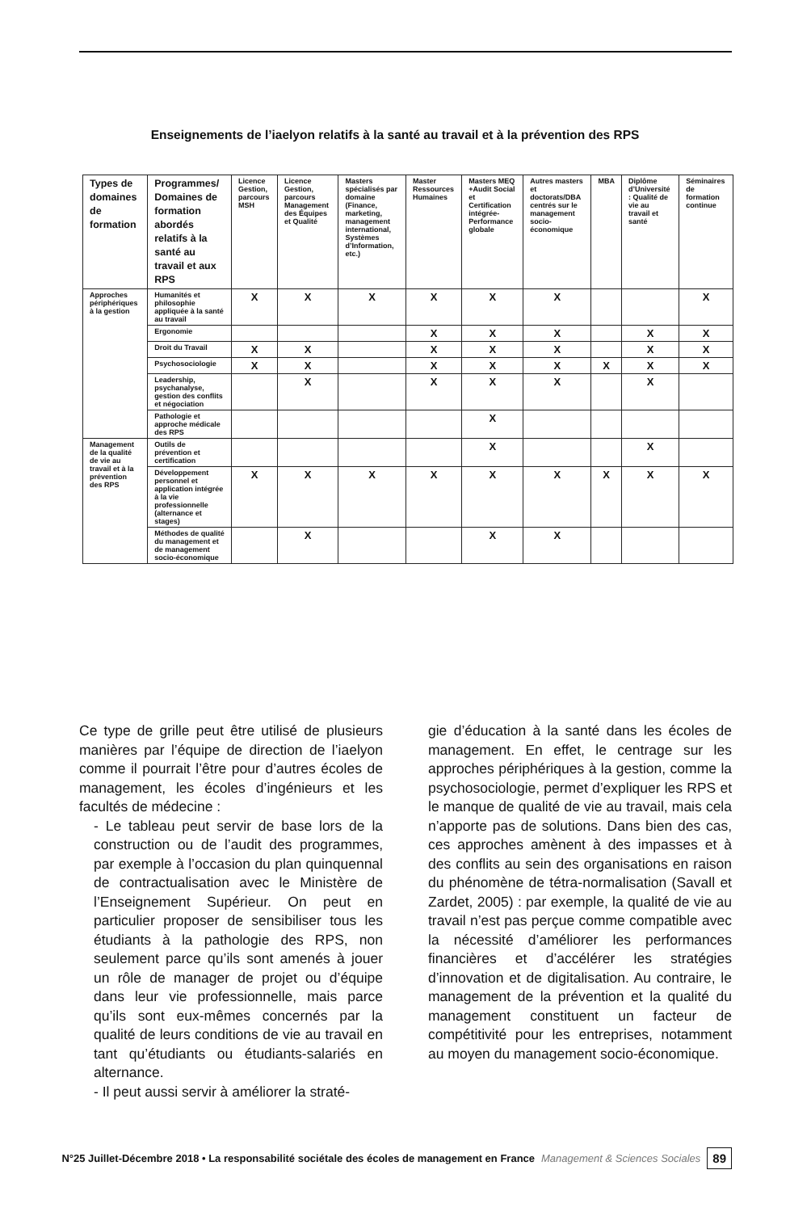Enseignements de l’iaelyon relatifs à la santé au travail et à la prévention des RPS
| Types de domaines de formation | Programmes/ Domaines de formation abordés relatifs à la santé au travail et aux RPS | Licence Gestion, parcours MSH | Licence Gestion, parcours Management des Équipes et Qualité | Masters spécialisés par domaine (Finance, marketing, management international, Systèmes d’Information, etc.) | Master Ressources Humaines | Masters MEQ +Audit Social et Certification intégrée-Performance globale | Autres masters et doctorats/DBA centrés sur le management socio-économique | MBA | Diplôme d’Université : Qualité de vie au travail et santé | Séminaires de formation continue |
| --- | --- | --- | --- | --- | --- | --- | --- | --- | --- | --- |
| Approches périphériques à la gestion | Humanités et philosophie appliquée à la santé au travail | X | X | X | X | X | X | | | X |
| | Ergonomie | | | | X | X | X | | X | X |
| | Droit du Travail | X | X | | X | X | X | | X | X |
| | Psychosociologie | X | X | | X | X | X | X | X | X |
| | Leadership, psychanalyse, gestion des conflits et négociation | | X | | X | X | X | | X | |
| | Pathologie et approche médicale des RPS | | | | | X | | | | |
| Management de la qualité de vie au travail et à la prévention des RPS | Outils de prévention et certification | | | | | X | | | X | |
| | Développement personnel et application intégrée à la vie professionnelle (alternance et stages) | X | X | X | X | X | X | X | X | X |
| | Méthodes de qualité du management et de management socio-économique | | X | | | X | X | | | |
Ce type de grille peut être utilisé de plusieurs manières par l’équipe de direction de l’iaelyon comme il pourrait l’être pour d’autres écoles de management, les écoles d’ingénieurs et les facultés de médecine :
- Le tableau peut servir de base lors de la construction ou de l’audit des programmes, par exemple à l’occasion du plan quinquennal de contractualisation avec le Ministère de l’Enseignement Supérieur. On peut en particulier proposer de sensibiliser tous les étudiants à la pathologie des RPS, non seulement parce qu’ils sont amenés à jouer un rôle de manager de projet ou d’équipe dans leur vie professionnelle, mais parce qu’ils sont eux-mêmes concernés par la qualité de leurs conditions de vie au travail en tant qu’étudiants ou étudiants-salariés en alternance.
- Il peut aussi servir à améliorer la straté-
gie d’éducation à la santé dans les écoles de management. En effet, le centrage sur les approches périphériques à la gestion, comme la psychosociologie, permet d’expliquer les RPS et le manque de qualité de vie au travail, mais cela n’apporte pas de solutions. Dans bien des cas, ces approches amènent à des impasses et à des conflits au sein des organisations en raison du phénomène de tétra-normalisation (Savall et Zardet, 2005) : par exemple, la qualité de vie au travail n’est pas perçue comme compatible avec la nécessité d’améliorer les performances financières et d’accélérer les stratégies d’innovation et de digitalisation. Au contraire, le management de la prévention et la qualité du management constituent un facteur de compétitivité pour les entreprises, notamment au moyen du management socio-économique.
N°25 Juillet-Décembre 2018 • La responsabilité sociétale des écoles de management en France Management & Sciences Sociales 89